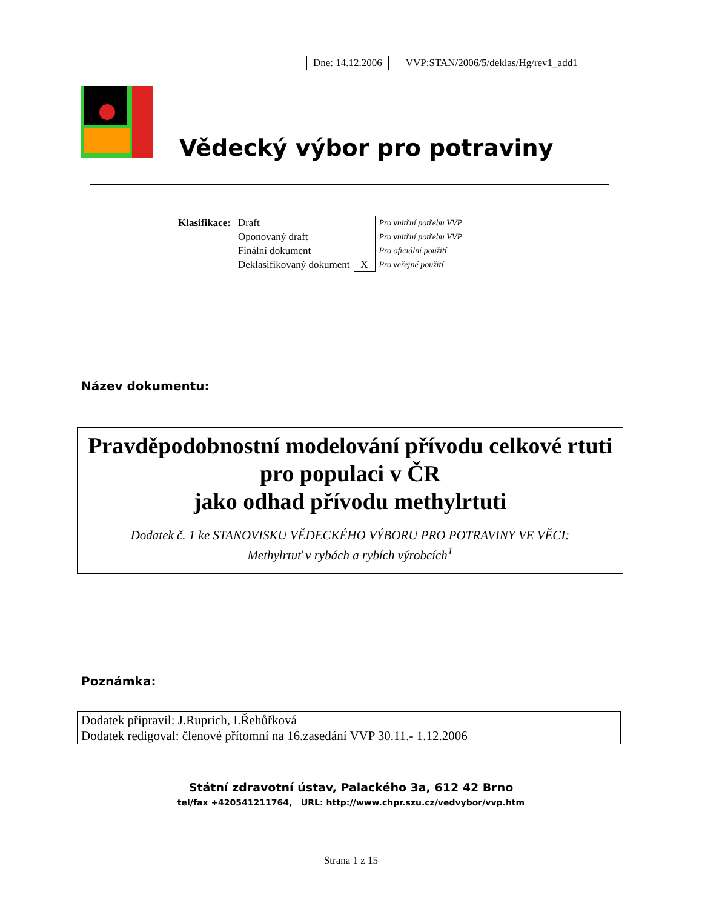| Dne: 14.12.2006 | VVP:STAN/2006/5/deklas/Hg/rev1_add1 |
Vědecký výbor pro potraviny
| Klasifikace: | Draft | | Pro vnitřní potřebu VVP |
| | Oponovaný draft | | Pro vnitřní potřebu VVP |
| | Finální dokument | | Pro oficiální použití |
| | Deklasifikovaný dokument | X | Pro veřejné použití |
Název dokumentu:
Pravděpodobnostní modelování přívodu celkové rtuti pro populaci v ČR
jako odhad přívodu methylrtuti
Dodatek č. 1 ke STANOVISKU VĚDECKÉHO VÝBORU PRO POTRAVINY VE VĚCI:
Methylrtuť v rybách a rybích výrobcích<sup>1</sup>
Poznámka:
Dodatek připravil: J.Ruprich, I.Řehůřková
Dodatek redigoval: členové přítomní na 16.zasedání VVP 30.11.- 1.12.2006
Státní zdravotní ústav, Palackého 3a, 612 42 Brno
tel/fax +420541211764, URL: http://www.chpr.szu.cz/vedvybor/vvp.htm
Strana 1 z 15